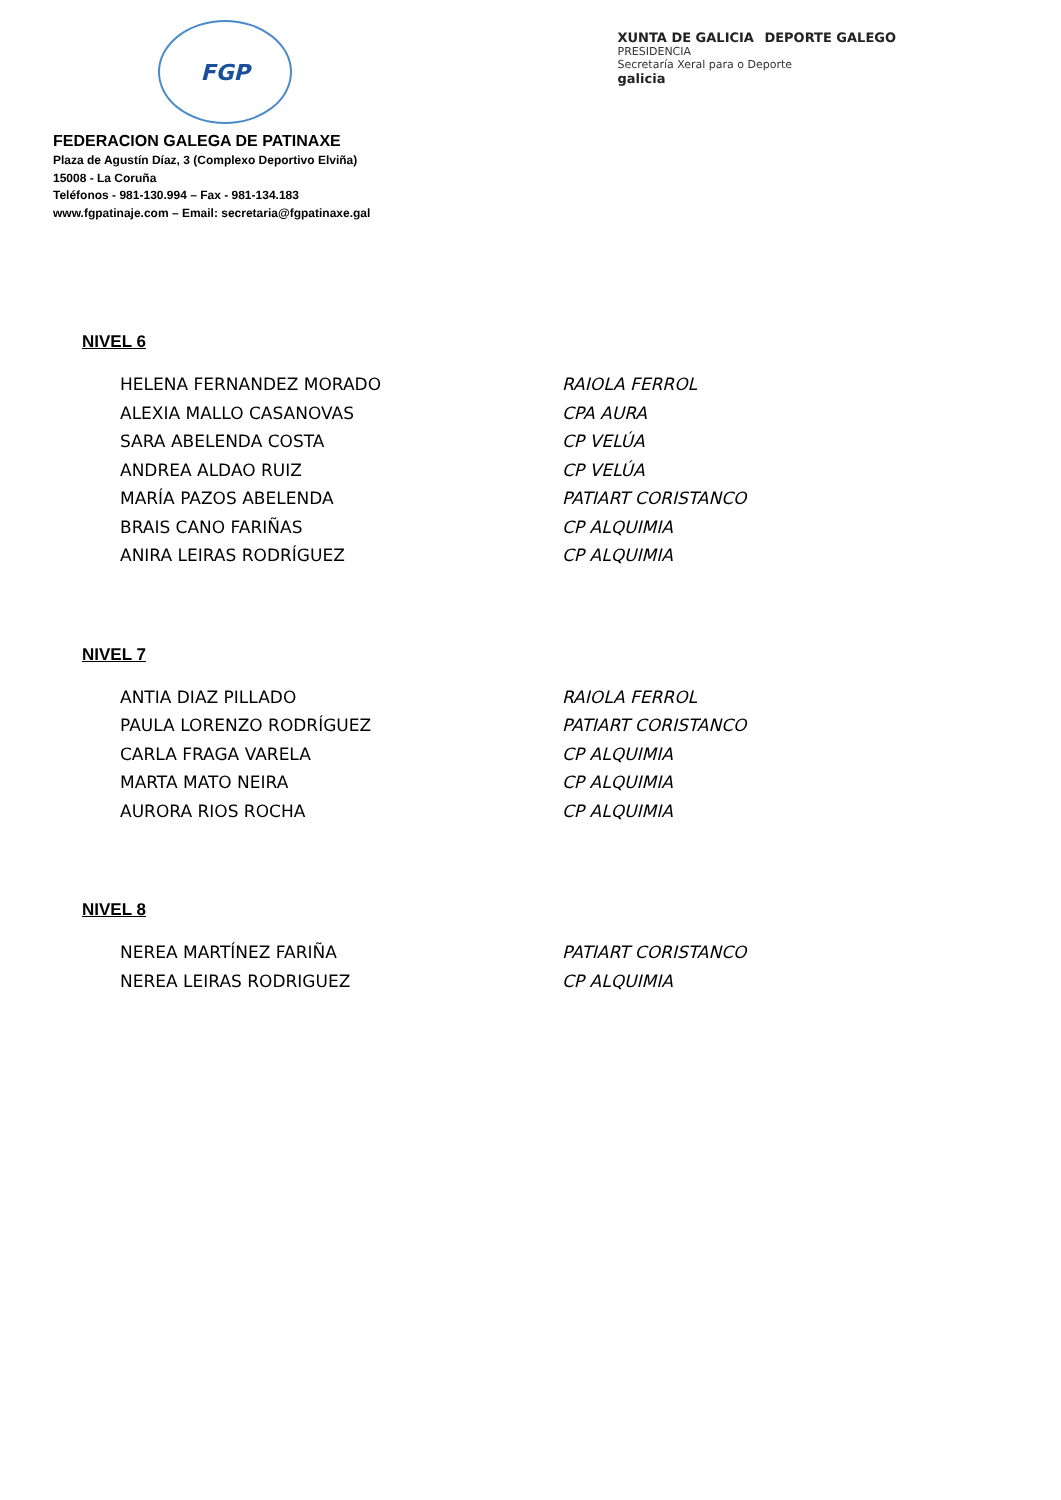FGP
XUNTA DE GALICIA DEPORTE GALEGO
PRESIDENCIA
Secretaría Xeral para o Deporte
galicia
FEDERACION GALEGA DE PATINAXE
Plaza de Agustín Díaz, 3 (Complexo Deportivo Elviña)
15008 - La Coruña
Teléfonos - 981-130.994 – Fax - 981-134.183
www.fgpatinaje.com – Email: secretaria@fgpatinaxe.gal
NIVEL 6
| HELENA FERNANDEZ MORADO | RAIOLA FERROL |
| ALEXIA MALLO CASANOVAS | CPA AURA |
| SARA ABELENDA COSTA | CP VELÚA |
| ANDREA ALDAO RUIZ | CP VELÚA |
| MARÍA PAZOS ABELENDA | PATIART CORISTANCO |
| BRAIS CANO FARIÑAS | CP ALQUIMIA |
| ANIRA LEIRAS RODRÍGUEZ | CP ALQUIMIA |
NIVEL 7
| ANTIA DIAZ PILLADO | RAIOLA FERROL |
| PAULA LORENZO RODRÍGUEZ | PATIART CORISTANCO |
| CARLA FRAGA VARELA | CP ALQUIMIA |
| MARTA MATO NEIRA | CP ALQUIMIA |
| AURORA RIOS ROCHA | CP ALQUIMIA |
NIVEL 8
| NEREA MARTÍNEZ FARIÑA | PATIART CORISTANCO |
| NEREA LEIRAS RODRIGUEZ | CP ALQUIMIA |